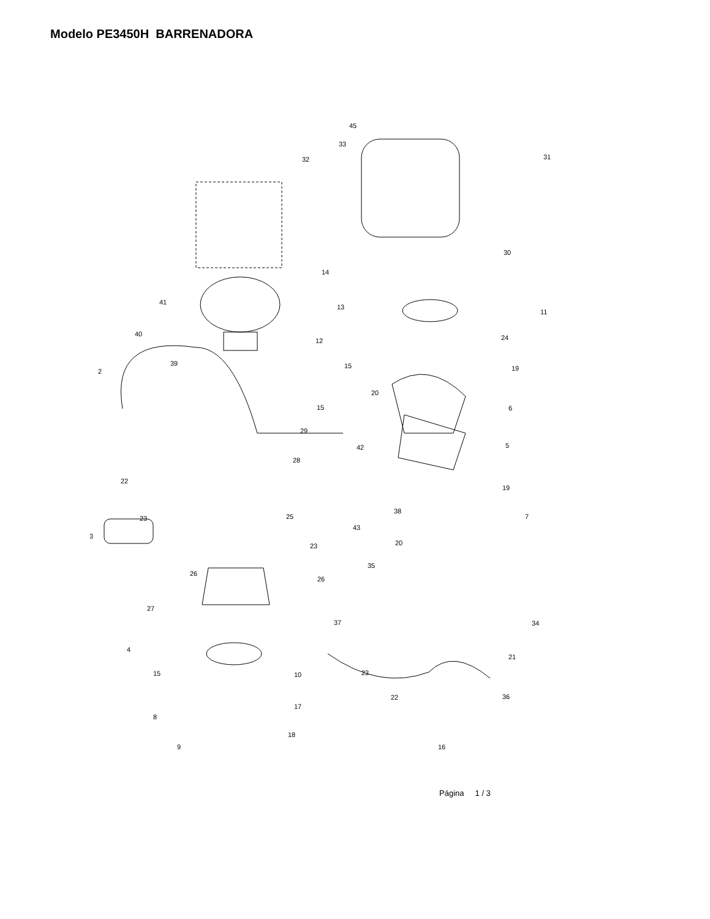Modelo PE3450H BARRENADORA
45
33
32 31
30
14
41
13
11
40
12 24
39 15 19 2
20
15 6
29
42 5
28
22
19
38
23 25 7
3
43
20 23
35
26
26
27
37 34
4
21
15 10 23
22 36
17
8
18
16 9
Página 1 / 3